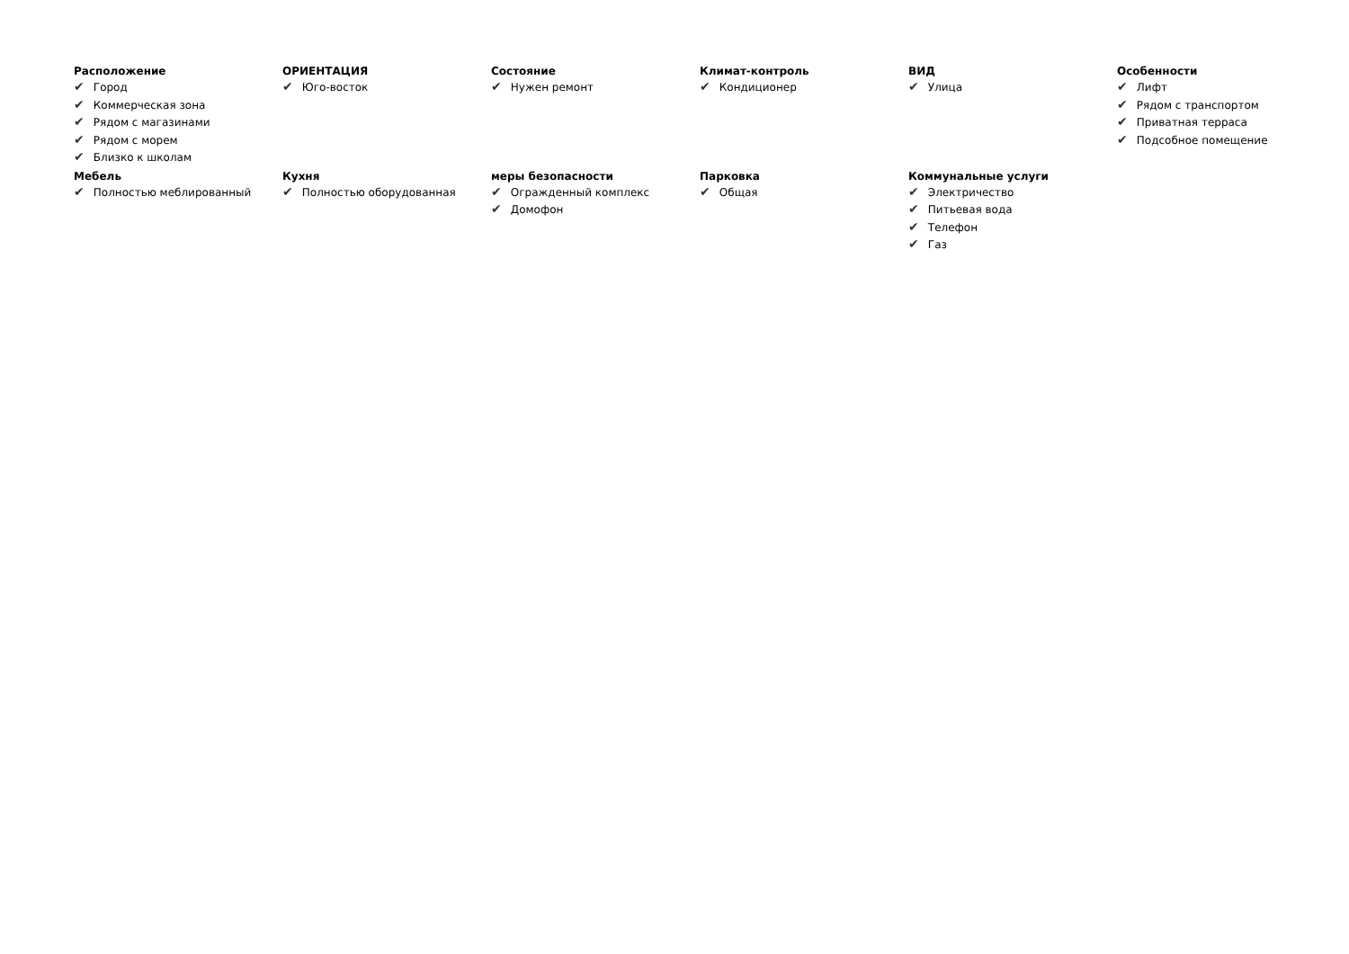Расположение
✔ Город
✔ Коммерческая зона
✔ Рядом с магазинами
✔ Рядом с морем
✔ Близко к школам
ОРИЕНТАЦИЯ
✔ Юго-восток
Состояние
✔ Нужен ремонт
Климат-контроль
✔ Кондиционер
ВИД
✔ Улица
Особенности
✔ Лифт
✔ Рядом с транспортом
✔ Приватная терраса
✔ Подсобное помещение
Мебель
✔ Полностью меблированный
Кухня
✔ Полностью оборудованная
меры безопасности
✔ Огражденный комплекс
✔ Домофон
Парковка
✔ Общая
Коммунальные услуги
✔ Электричество
✔ Питьевая вода
✔ Телефон
✔ Газ